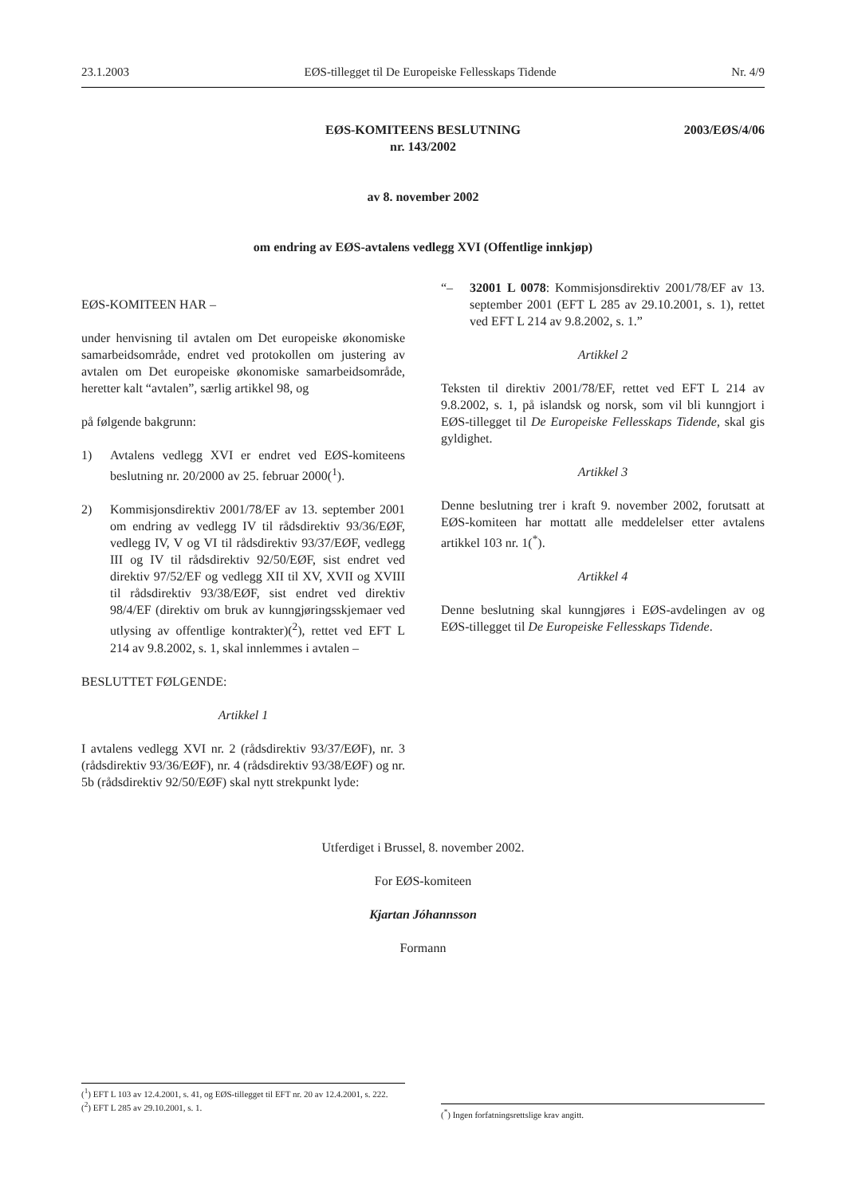23.1.2003 EØS-tillegget til De Europeiske Fellesskaps Tidende Nr. 4/9
2003/EØS/4/06 EØS-KOMITEENS BESLUTNING
nr. 143/2002
av 8. november 2002
om endring av EØS-avtalens vedlegg XVI (Offentlige innkjøp)
EØS-KOMITEEN HAR –
under henvisning til avtalen om Det europeiske økonomiske samarbeidsområde, endret ved protokollen om justering av avtalen om Det europeiske økonomiske samarbeidsområde, heretter kalt “avtalen”, særlig artikkel 98, og
på følgende bakgrunn:
1) Avtalens vedlegg XVI er endret ved EØS-komiteens beslutning nr. 20/2000 av 25. februar 2000(<sup>1</sup>).
2) Kommisjonsdirektiv 2001/78/EF av 13. september 2001 om endring av vedlegg IV til rådsdirektiv 93/36/EØF, vedlegg IV, V og VI til rådsdirektiv 93/37/EØF, vedlegg III og IV til rådsdirektiv 92/50/EØF, sist endret ved direktiv 97/52/EF og vedlegg XII til XV, XVII og XVIII til rådsdirektiv 93/38/EØF, sist endret ved direktiv 98/4/EF (direktiv om bruk av kunngjøringsskjemaer ved utlysing av offentlige kontrakter)(<sup>2</sup>), rettet ved EFT L 214 av 9.8.2002, s. 1, skal innlemmes i avtalen –
BESLUTTET FØLGENDE:
Artikkel 1
I avtalens vedlegg XVI nr. 2 (rådsdirektiv 93/37/EØF), nr. 3 (rådsdirektiv 93/36/EØF), nr. 4 (rådsdirektiv 93/38/EØF) og nr. 5b (rådsdirektiv 92/50/EØF) skal nytt strekpunkt lyde:
“– 32001 L 0078: Kommisjonsdirektiv 2001/78/EF av 13. september 2001 (EFT L 285 av 29.10.2001, s. 1), rettet ved EFT L 214 av 9.8.2002, s. 1.”
Artikkel 2
Teksten til direktiv 2001/78/EF, rettet ved EFT L 214 av 9.8.2002, s. 1, på islandsk og norsk, som vil bli kunngjort i EØS-tillegget til De Europeiske Fellesskaps Tidende, skal gis gyldighet.
Artikkel 3
Denne beslutning trer i kraft 9. november 2002, forutsatt at EØS-komiteen har mottatt alle meddelelser etter avtalens artikkel 103 nr. 1(<sup>*</sup>).
Artikkel 4
Denne beslutning skal kunngjøres i EØS-avdelingen av og EØS-tillegget til De Europeiske Fellesskaps Tidende.
Utferdiget i Brussel, 8. november 2002.
For EØS-komiteen
Kjartan Jóhannsson
Formann
(<sup>1</sup>) EFT L 103 av 12.4.2001, s. 41, og EØS-tillegget til EFT nr. 20 av 12.4.2001, s. 222.
(<sup>2</sup>) EFT L 285 av 29.10.2001, s. 1.
(<sup>*</sup>) Ingen forfatningsrettslige krav angitt.